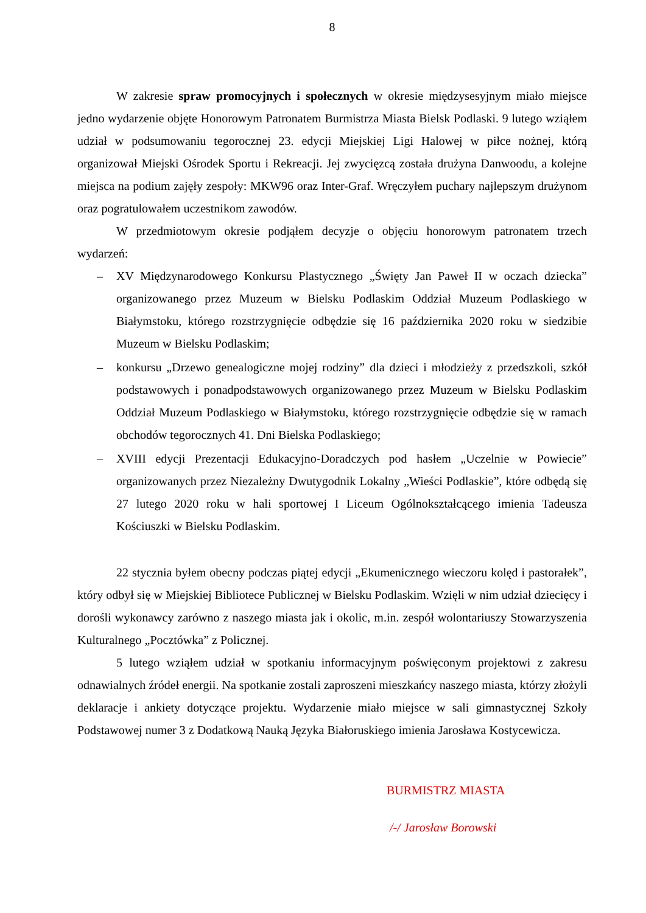8
W zakresie spraw promocyjnych i społecznych w okresie międzysesyjnym miało miejsce jedno wydarzenie objęte Honorowym Patronatem Burmistrza Miasta Bielsk Podlaski. 9 lutego wziąłem udział w podsumowaniu tegorocznej 23. edycji Miejskiej Ligi Halowej w piłce nożnej, którą organizował Miejski Ośrodek Sportu i Rekreacji. Jej zwycięzcą została drużyna Danwoodu, a kolejne miejsca na podium zajęły zespoły: MKW96 oraz Inter-Graf. Wręczyłem puchary najlepszym drużynom oraz pogratulowałem uczestnikom zawodów.
W przedmiotowym okresie podjąłem decyzje o objęciu honorowym patronatem trzech wydarzeń:
– XV Międzynarodowego Konkursu Plastycznego „Święty Jan Paweł II w oczach dziecka” organizowanego przez Muzeum w Bielsku Podlaskim Oddział Muzeum Podlaskiego w Białymstoku, którego rozstrzygnięcie odbędzie się 16 października 2020 roku w siedzibie Muzeum w Bielsku Podlaskim;
– konkursu „Drzewo genealogiczne mojej rodziny” dla dzieci i młodzieży z przedszkoli, szkół podstawowych i ponadpodstawowych organizowanego przez Muzeum w Bielsku Podlaskim Oddział Muzeum Podlaskiego w Białymstoku, którego rozstrzygnięcie odbędzie się w ramach obchodów tegorocznych 41. Dni Bielska Podlaskiego;
– XVIII edycji Prezentacji Edukacyjno-Doradczych pod hasłem „Uczelnie w Powiecie” organizowanych przez Niezależny Dwutygodnik Lokalny „Wieści Podlaskie”, które odbędą się 27 lutego 2020 roku w hali sportowej I Liceum Ogólnokształcącego imienia Tadeusza Kościuszki w Bielsku Podlaskim.
22 stycznia byłem obecny podczas piątej edycji „Ekumenicznego wieczoru kolęd i pastorałek”, który odbył się w Miejskiej Bibliotece Publicznej w Bielsku Podlaskim. Wzięli w nim udział dziecięcy i dorośli wykonawcy zarówno z naszego miasta jak i okolic, m.in. zespół wolontariuszy Stowarzyszenia Kulturalnego „Pocztówka” z Policznej.
5 lutego wziąłem udział w spotkaniu informacyjnym poświęconym projektowi z zakresu odnawialnych źródeł energii. Na spotkanie zostali zaproszeni mieszkańcy naszego miasta, którzy złożyli deklaracje i ankiety dotyczące projektu. Wydarzenie miało miejsce w sali gimnastycznej Szkoły Podstawowej numer 3 z Dodatkową Nauką Języka Białoruskiego imienia Jarosława Kostycewicza.
BURMISTRZ MIASTA
/-/ Jarosław Borowski